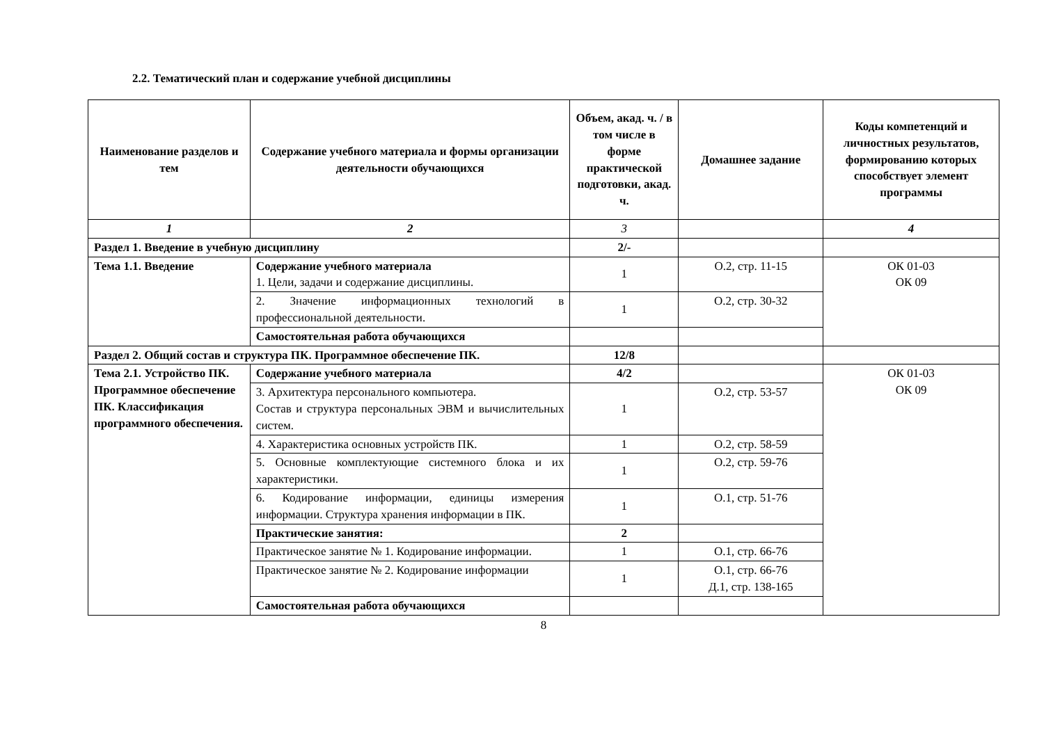2.2. Тематический план и содержание учебной дисциплины
| Наименование разделов и тем | Содержание учебного материала и формы организации деятельности обучающихся | Объем, акад. ч. / в том числе в форме практической подготовки, акад. ч. | Домашнее задание | Коды компетенций и личностных результатов, формированию которых способствует элемент программы |
| --- | --- | --- | --- | --- |
| 1 | 2 | 3 | | 4 |
| Раздел 1. Введение в учебную дисциплину | | 2/- | | |
| Тема 1.1. Введение | Содержание учебного материала 1. Цели, задачи и содержание дисциплины. | 1 | О.2, стр. 11-15 | ОК 01-03 ОК 09 |
| | 2. Значение информационных технологий в профессиональной деятельности. | 1 | О.2, стр. 30-32 | |
| | Самостоятельная работа обучающихся | | | |
| Раздел 2. Общий состав и структура ПК. Программное обеспечение ПК. | | 12/8 | | |
| Тема 2.1. Устройство ПК. Программное обеспечение ПК. Классификация программного обеспечения. | Содержание учебного материала | 4/2 | | ОК 01-03 ОК 09 |
| | 3. Архитектура персонального компьютера. Состав и структура персональных ЭВМ и вычислительных систем. | 1 | О.2, стр. 53-57 | |
| | 4. Характеристика основных устройств ПК. | 1 | О.2, стр. 58-59 | |
| | 5. Основные комплектующие системного блока и их характеристики. | 1 | О.2, стр. 59-76 | |
| | 6. Кодирование информации, единицы измерения информации. Структура хранения информации в ПК. | 1 | О.1, стр. 51-76 | |
| | Практические занятия: | 2 | | |
| | Практическое занятие № 1. Кодирование информации. | 1 | О.1, стр. 66-76 | |
| | Практическое занятие № 2. Кодирование информации | 1 | О.1, стр. 66-76 Д.1, стр. 138-165 | |
| | Самостоятельная работа обучающихся | | | |
8